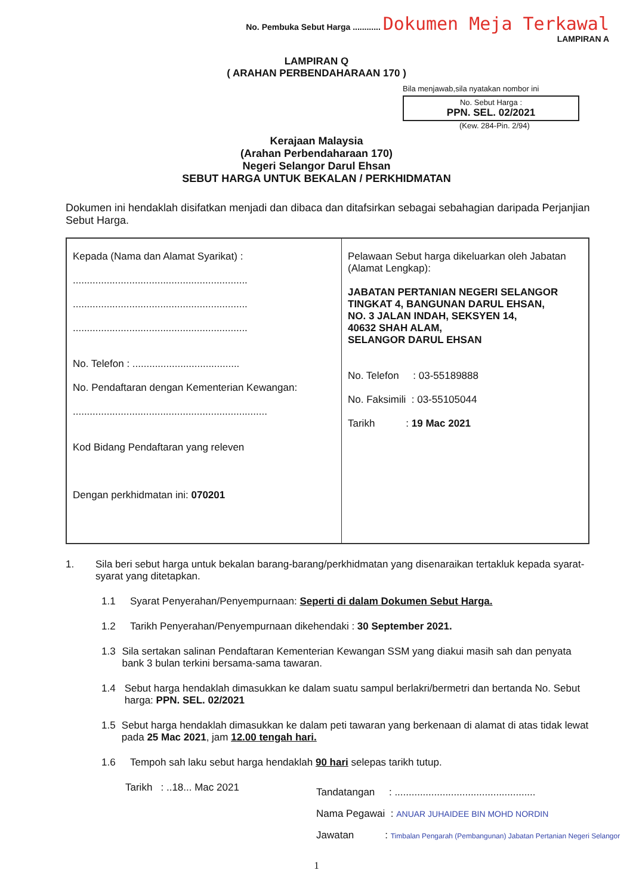No. Pembuka Sebut Harga ............ Dokumen Meja Terkawal
LAMPIRAN A
LAMPIRAN Q
( ARAHAN PERBENDAHARAAN 170 )
Bila menjawab,sila nyatakan nombor ini
No. Sebut Harga :
PPN. SEL. 02/2021
(Kew. 284-Pin. 2/94)
Kerajaan Malaysia
(Arahan Perbendaharaan 170)
Negeri Selangor Darul Ehsan
SEBUT HARGA UNTUK BEKALAN / PERKHIDMATAN
Dokumen ini hendaklah disifatkan menjadi dan dibaca dan ditafsirkan sebagai sebahagian daripada Perjanjian Sebut Harga.
| Kepada (Nama dan Alamat Syarikat) : .............................................................. .............................................................. .............................................................. No. Telefon : ...................................... No. Pendaftaran dengan Kementerian Kewangan: ..................................................................... Kod Bidang Pendaftaran yang releven Dengan perkhidmatan ini: 070201 | Pelawaan Sebut harga dikeluarkan oleh Jabatan (Alamat Lengkap): JABATAN PERTANIAN NEGERI SELANGOR TINGKAT 4, BANGUNAN DARUL EHSAN, NO. 3 JALAN INDAH, SEKSYEN 14, 40632 SHAH ALAM, SELANGOR DARUL EHSAN No. Telefon : 03-55189888 No. Faksimili : 03-55105044 Tarikh : 19 Mac 2021 |
1. Sila beri sebut harga untuk bekalan barang-barang/perkhidmatan yang disenaraikan tertakluk kepada syarat-syarat yang ditetapkan.
1.1 Syarat Penyerahan/Penyempurnaan: Seperti di dalam Dokumen Sebut Harga.
1.2 Tarikh Penyerahan/Penyempurnaan dikehendaki : 30 September 2021.
1.3 Sila sertakan salinan Pendaftaran Kementerian Kewangan SSM yang diakui masih sah dan penyata bank 3 bulan terkini bersama-sama tawaran.
1.4 Sebut harga hendaklah dimasukkan ke dalam suatu sampul berlakri/bermetri dan bertanda No. Sebut harga: PPN. SEL. 02/2021
1.5 Sebut harga hendaklah dimasukkan ke dalam peti tawaran yang berkenaan di alamat di atas tidak lewat pada 25 Mac 2021, jam 12.00 tengah hari.
1.6 Tempoh sah laku sebut harga hendaklah 90 hari selepas tarikh tutup.
Tarikh : ..18... Mac 2021
Tandatangan : ..................................................
Nama Pegawai : ANUAR JUHAIDEE BIN MOHD NORDIN
Jawatan : Timbalan Pengarah (Pembangunan) Jabatan Pertanian Negeri Selangor
1